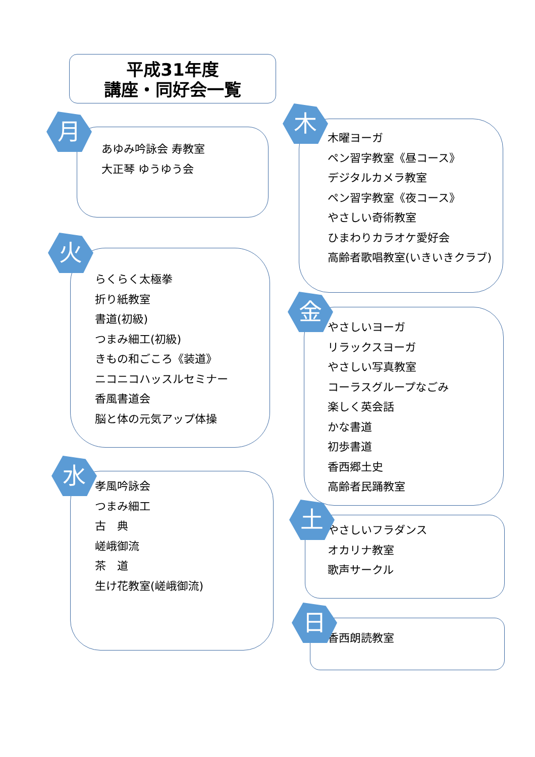平成31年度
講座・同好会一覧
月
あゆみ吟詠会 寿教室
大正琴 ゆうゆう会
火
らくらく太極拳
折り紙教室
書道(初級)
つまみ細工(初級)
きもの和ごころ《装道》
ニコニコハッスルセミナー
香風書道会
脳と体の元気アップ体操
水
孝風吟詠会
つまみ細工
古　典
嵯峨御流
茶　道
生け花教室(嵯峨御流)
木
木曜ヨーガ
ペン習字教室《昼コース》
デジタルカメラ教室
ペン習字教室《夜コース》
やさしい奇術教室
ひまわりカラオケ愛好会
高齢者歌唱教室(いきいきクラブ)
金
やさしいヨーガ
リラックスヨーガ
やさしい写真教室
コーラスグループなごみ
楽しく英会話
かな書道
初歩書道
香西郷土史
高齢者民踊教室
土
やさしいフラダンス
オカリナ教室
歌声サークル
日
香西朗読教室